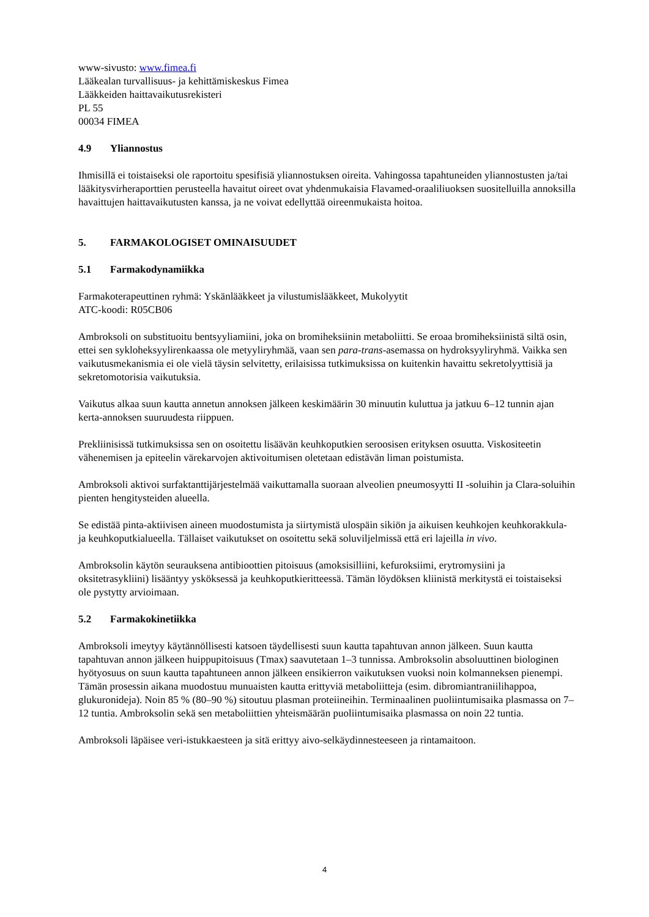www-sivusto: www.fimea.fi
Lääkealan turvallisuus- ja kehittämiskeskus Fimea
Lääkkeiden haittavaikutusrekisteri
PL 55
00034 FIMEA
4.9 Yliannostus
Ihmisillä ei toistaiseksi ole raportoitu spesifisiä yliannostuksen oireita. Vahingossa tapahtuneiden yliannostusten ja/tai lääkitysvirheraporttien perusteella havaitut oireet ovat yhdenmukaisia Flavamed-oraaliliuoksen suositelluilla annoksilla havaittujen haittavaikutusten kanssa, ja ne voivat edellyttää oireenmukaista hoitoa.
5. FARMAKOLOGISET OMINAISUUDET
5.1 Farmakodynamiikka
Farmakoterapeuttinen ryhmä: Yskänlääkkeet ja vilustumislääkkeet, Mukolyytit
ATC-koodi: R05CB06
Ambroksoli on substituoitu bentsyyliamiini, joka on bromiheksiinin metaboliitti. Se eroaa bromiheksiinistä siltä osin, ettei sen sykloheksyylirenkaassa ole metyyliryhmää, vaan sen para-trans-asemassa on hydroksyyliryhmä. Vaikka sen vaikutusmekanismia ei ole vielä täysin selvitetty, erilaisissa tutkimuksissa on kuitenkin havaittu sekretolyyttisiä ja sekretomotorisia vaikutuksia.
Vaikutus alkaa suun kautta annetun annoksen jälkeen keskimäärin 30 minuutin kuluttua ja jatkuu 6–12 tunnin ajan kerta-annoksen suuruudesta riippuen.
Prekliinisissä tutkimuksissa sen on osoitettu lisäävän keuhkoputkien seroosisen erityksen osuutta. Viskositeetin vähenemisen ja epiteelin värekarvojen aktivoitumisen oletetaan edistävän liman poistumista.
Ambroksoli aktivoi surfaktanttijärjestelmää vaikuttamalla suoraan alveolien pneumosyytti II -soluihin ja Clara-soluihin pienten hengitysteiden alueella.
Se edistää pinta-aktiivisen aineen muodostumista ja siirtymistä ulospäin sikiön ja aikuisen keuhkojen keuhkorakkula- ja keuhkoputkialueella. Tällaiset vaikutukset on osoitettu sekä soluviljelmissä että eri lajeilla in vivo.
Ambroksolin käytön seurauksena antibioottien pitoisuus (amoksisilliini, kefuroksiimi, erytromysiini ja oksitetrasykliini) lisääntyy ysköksessä ja keuhkoputkieritteessä. Tämän löydöksen kliinistä merkitystä ei toistaiseksi ole pystytty arvioimaan.
5.2 Farmakokinetiikka
Ambroksoli imeytyy käytännöllisesti katsoen täydellisesti suun kautta tapahtuvan annon jälkeen. Suun kautta tapahtuvan annon jälkeen huippupitoisuus (Tmax) saavutetaan 1–3 tunnissa. Ambroksolin absoluuttinen biologinen hyötyosuus on suun kautta tapahtuneen annon jälkeen ensikierron vaikutuksen vuoksi noin kolmanneksen pienempi. Tämän prosessin aikana muodostuu munuaisten kautta erittyviä metaboliitteja (esim. dibromiantraniilihappoa, glukuronideja). Noin 85 % (80–90 %) sitoutuu plasman proteiineihin. Terminaalinen puoliintumisaika plasmassa on 7–12 tuntia. Ambroksolin sekä sen metaboliittien yhteismäärän puoliintumisaika plasmassa on noin 22 tuntia.
Ambroksoli läpäisee veri-istukkaesteen ja sitä erittyy aivo-selkäydinnesteeseen ja rintamaitoon.
4